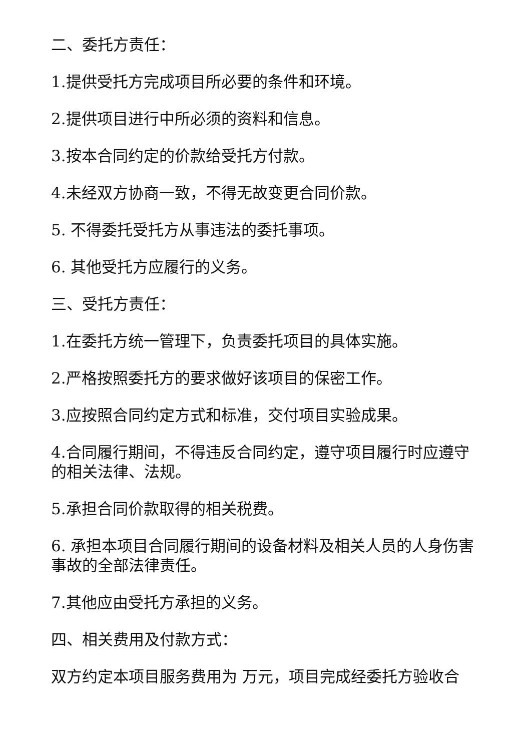二、委托方责任：
1.提供受托方完成项目所必要的条件和环境。
2.提供项目进行中所必须的资料和信息。
3.按本合同约定的价款给受托方付款。
4.未经双方协商一致，不得无故变更合同价款。
5. 不得委托受托方从事违法的委托事项。
6. 其他受托方应履行的义务。
三、受托方责任：
1.在委托方统一管理下，负责委托项目的具体实施。
2.严格按照委托方的要求做好该项目的保密工作。
3.应按照合同约定方式和标准，交付项目实验成果。
4.合同履行期间，不得违反合同约定，遵守项目履行时应遵守的相关法律、法规。
5.承担合同价款取得的相关税费。
6. 承担本项目合同履行期间的设备材料及相关人员的人身伤害事故的全部法律责任。
7.其他应由受托方承担的义务。
四、相关费用及付款方式：
双方约定本项目服务费用为 万元，项目完成经委托方验收合